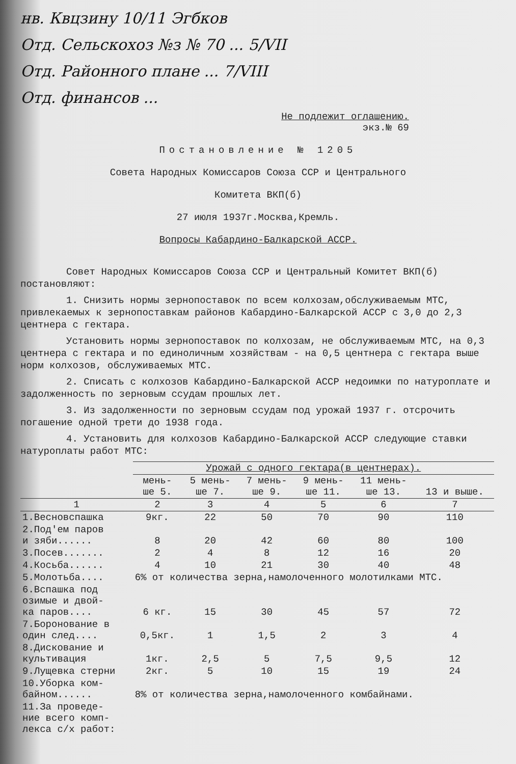нв. Квцзину 10/11 Эгбков
Отд. Сельскохоз №з № 70 ... 5/VII
Отд. Районного плане ... 7/VIII
Отд. финансов ...
Не подлежит оглашению.
экз.№ 69
Постановление № 1205
Совета Народных Комиссаров Союза ССР и Центрального
Комитета ВКП(б)
27 июля 1937г.Москва,Кремль.
Вопросы Кабардино-Балкарской АССР.
Совет Народных Комиссаров Союза ССР и Центральный Комитет ВКП(б) постановляют:
1. Снизить нормы зернопоставок по всем колхозам,обслуживаемым МТС, привлекаемых к зернопоставкам районов Кабардино-Балкарской АССР с 3,0 до 2,3 центнера с гектара.
Установить нормы зернопоставок по колхозам, не обслуживаемым МТС, на 0,3 центнера с гектара и по единоличным хозяйствам - на 0,5 центнера с гектара выше норм колхозов, обслуживаемых МТС.
2. Списать с колхозов Кабардино-Балкарской АССР недоимки по натуроплате и задолженность по зерновым ссудам прошлых лет.
3. Из задолженности по зерновым ссудам под урожай 1937 г. отсрочить погашение одной трети до 1938 года.
4. Установить для колхозов Кабардино-Балкарской АССР следующие ставки натуроплаты работ МТС:
| | Урожай с одного гектара(в центнерах). | | | | | |
| --- | --- | --- | --- | --- | --- | --- |
| | мень- ше 5. | 5 мень- ше 7. | 7 мень- ше 9. | 9 мень- ше 11. | 11 мень- ше 13. | 13 и выше. |
| 1 | 2 | 3 | 4 | 5 | 6 | 7 |
| 1.Весновспашка | 9кг. | 22 | 50 | 70 | 90 | 110 |
| 2.Под'ем паров и зяби...... | 8 | 20 | 42 | 60 | 80 | 100 |
| 3.Посев....... | 2 | 4 | 8 | 12 | 16 | 20 |
| 4.Косьба...... | 4 | 10 | 21 | 30 | 40 | 48 |
| 5.Молотьба.... | 6% от количества зерна,намолоченного молотилками МТС. | | | | | |
| 6.Вспашка под озимые и двой- ка паров.... | 6 кг. | 15 | 30 | 45 | 57 | 72 |
| 7.Боронование в один след.... | 0,5кг. | 1 | 1,5 | 2 | 3 | 4 |
| 8.Дискование и культивация | 1кг. | 2,5 | 5 | 7,5 | 9,5 | 12 |
| 9.Лущевка стерни | 2кг. | 5 | 10 | 15 | 19 | 24 |
| 10.Уборка ком- байном...... | 8% от количества зерна,намолоченного комбайнами. | | | | | |
| 11.За проведе- ние всего комп- лекса с/х работ: | | | | | | |